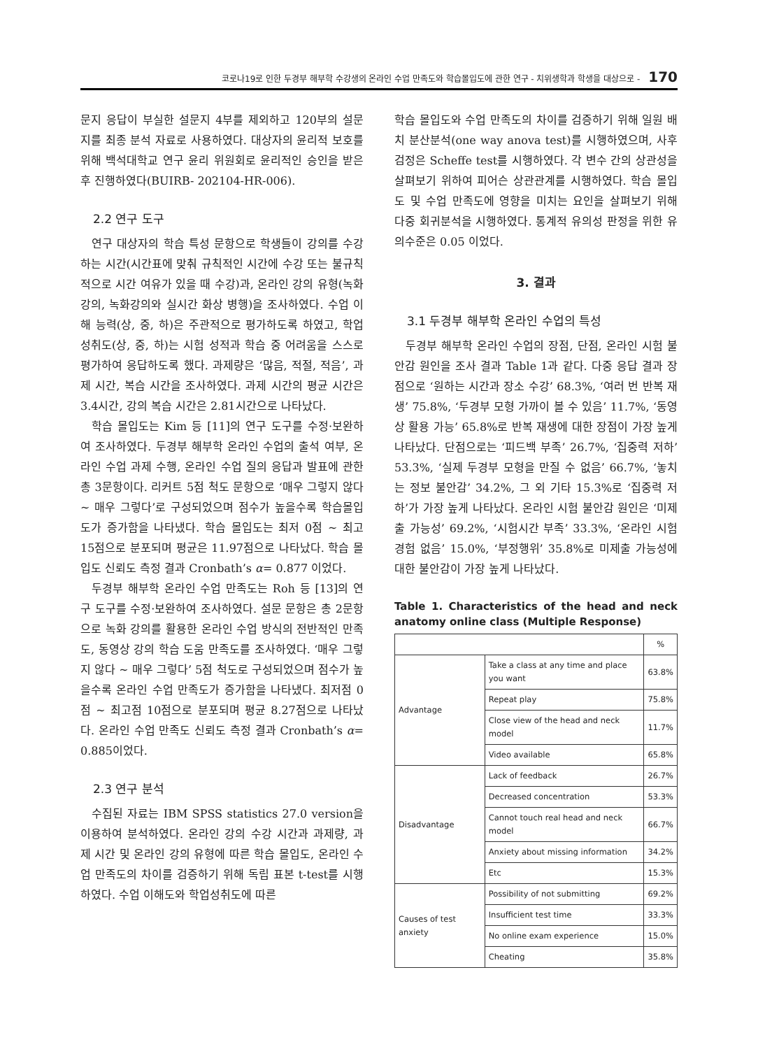코로나19로 인한 두경부 해부학 수강생의 온라인 수업 만족도와 학습몰입도에 관한 연구 - 치위생학과 학생을 대상으로 - 170
문지 응답이 부실한 설문지 4부를 제외하고 120부의 설문지를 최종 분석 자료로 사용하였다. 대상자의 윤리적 보호를 위해 백석대학교 연구 윤리 위원회로 윤리적인 승인을 받은 후 진행하였다(BUIRB- 202104-HR-006).
2.2 연구 도구
연구 대상자의 학습 특성 문항으로 학생들이 강의를 수강하는 시간(시간표에 맞춰 규칙적인 시간에 수강 또는 불규칙적으로 시간 여유가 있을 때 수강)과, 온라인 강의 유형(녹화강의, 녹화강의와 실시간 화상 병행)을 조사하였다. 수업 이해 능력(상, 중, 하)은 주관적으로 평가하도록 하였고, 학업성취도(상, 중, 하)는 시험 성적과 학습 중 어려움을 스스로 평가하여 응답하도록 했다. 과제량은 ‘많음, 적절, 적음’, 과제 시간, 복습 시간을 조사하였다. 과제 시간의 평균 시간은 3.4시간, 강의 복습 시간은 2.81시간으로 나타났다.
학습 몰입도는 Kim 등 [11]의 연구 도구를 수정·보완하여 조사하였다. 두경부 해부학 온라인 수업의 출석 여부, 온라인 수업 과제 수행, 온라인 수업 질의 응답과 발표에 관한 총 3문항이다. 리커트 5점 척도 문항으로 ‘매우 그렇지 않다 ~ 매우 그렇다’로 구성되었으며 점수가 높을수록 학습몰입도가 증가함을 나타냈다. 학습 몰입도는 최저 0점 ~ 최고 15점으로 분포되며 평균은 11.97점으로 나타났다. 학습 몰입도 신뢰도 측정 결과 Cronbath’s α= 0.877 이었다.
두경부 해부학 온라인 수업 만족도는 Roh 등 [13]의 연구 도구를 수정·보완하여 조사하였다. 설문 문항은 총 2문항으로 녹화 강의를 활용한 온라인 수업 방식의 전반적인 만족도, 동영상 강의 학습 도움 만족도를 조사하였다. ‘매우 그렇지 않다 ~ 매우 그렇다’ 5점 척도로 구성되었으며 점수가 높을수록 온라인 수업 만족도가 증가함을 나타냈다. 최저점 0점 ~ 최고점 10점으로 분포되며 평균 8.27점으로 나타났다. 온라인 수업 만족도 신뢰도 측정 결과 Cronbath’s α= 0.885이었다.
2.3 연구 분석
수집된 자료는 IBM SPSS statistics 27.0 version을 이용하여 분석하였다. 온라인 강의 수강 시간과 과제량, 과제 시간 및 온라인 강의 유형에 따른 학습 몰입도, 온라인 수업 만족도의 차이를 검증하기 위해 독립 표본 t-test를 시행하였다. 수업 이해도와 학업성취도에 따른
학습 몰입도와 수업 만족도의 차이를 검증하기 위해 일원 배치 분산분석(one way anova test)를 시행하였으며, 사후 검정은 Scheffe test를 시행하였다. 각 변수 간의 상관성을 살펴보기 위하여 피어슨 상관관계를 시행하였다. 학습 몰입도 및 수업 만족도에 영향을 미치는 요인을 살펴보기 위해 다중 회귀분석을 시행하였다. 통계적 유의성 판정을 위한 유의수준은 0.05 이었다.
3. 결과
3.1 두경부 해부학 온라인 수업의 특성
두경부 해부학 온라인 수업의 장점, 단점, 온라인 시험 불안감 원인을 조사 결과 Table 1과 같다. 다중 응답 결과 장점으로 ‘원하는 시간과 장소 수강’ 68.3%, ‘여러 번 반복 재생’ 75.8%, ‘두경부 모형 가까이 볼 수 있음’ 11.7%, ‘동영상 활용 가능’ 65.8%로 반복 재생에 대한 장점이 가장 높게 나타났다. 단점으로는 ‘피드백 부족’ 26.7%, ‘집중력 저하’ 53.3%, ‘실제 두경부 모형을 만질 수 없음’ 66.7%, ‘놓치는 정보 불안감’ 34.2%, 그 외 기타 15.3%로 ‘집중력 저하’가 가장 높게 나타났다. 온라인 시험 불안감 원인은 ‘미제출 가능성’ 69.2%, ‘시험시간 부족’ 33.3%, ‘온라인 시험 경험 없음’ 15.0%, ‘부정행위’ 35.8%로 미제출 가능성에 대한 불안감이 가장 높게 나타났다.
Table 1. Characteristics of the head and neck anatomy online class (Multiple Response)
| | | % |
| --- | --- | --- |
| Advantage | Take a class at any time and place you want | 63.8% |
| | Repeat play | 75.8% |
| | Close view of the head and neck model | 11.7% |
| | Video available | 65.8% |
| Disadvantage | Lack of feedback | 26.7% |
| | Decreased concentration | 53.3% |
| | Cannot touch real head and neck model | 66.7% |
| | Anxiety about missing information | 34.2% |
| | Etc | 15.3% |
| Causes of test anxiety | Possibility of not submitting | 69.2% |
| | Insufficient test time | 33.3% |
| | No online exam experience | 15.0% |
| | Cheating | 35.8% |